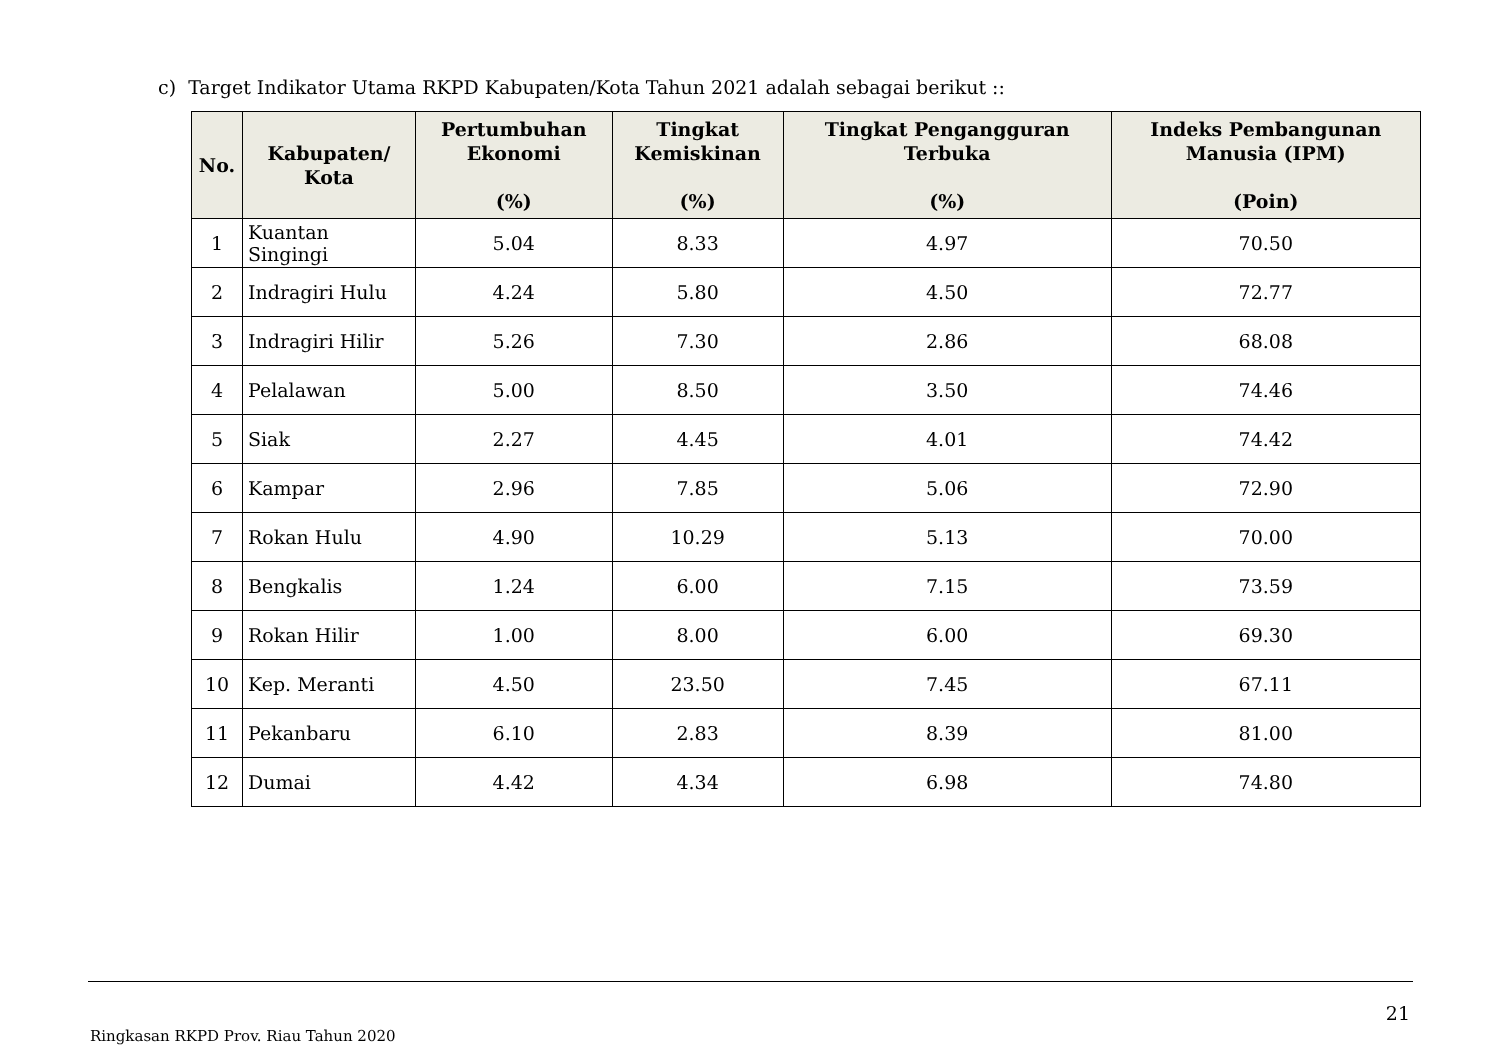c) Target Indikator Utama RKPD Kabupaten/Kota Tahun 2021 adalah sebagai berikut ::
| No. | Kabupaten/ Kota | Pertumbuhan Ekonomi (%) | Tingkat Kemiskinan (%) | Tingkat Pengangguran Terbuka (%) | Indeks Pembangunan Manusia (IPM) (Poin) |
| --- | --- | --- | --- | --- | --- |
| 1 | Kuantan Singingi | 5.04 | 8.33 | 4.97 | 70.50 |
| 2 | Indragiri Hulu | 4.24 | 5.80 | 4.50 | 72.77 |
| 3 | Indragiri Hilir | 5.26 | 7.30 | 2.86 | 68.08 |
| 4 | Pelalawan | 5.00 | 8.50 | 3.50 | 74.46 |
| 5 | Siak | 2.27 | 4.45 | 4.01 | 74.42 |
| 6 | Kampar | 2.96 | 7.85 | 5.06 | 72.90 |
| 7 | Rokan Hulu | 4.90 | 10.29 | 5.13 | 70.00 |
| 8 | Bengkalis | 1.24 | 6.00 | 7.15 | 73.59 |
| 9 | Rokan Hilir | 1.00 | 8.00 | 6.00 | 69.30 |
| 10 | Kep. Meranti | 4.50 | 23.50 | 7.45 | 67.11 |
| 11 | Pekanbaru | 6.10 | 2.83 | 8.39 | 81.00 |
| 12 | Dumai | 4.42 | 4.34 | 6.98 | 74.80 |
21
Ringkasan RKPD Prov. Riau Tahun 2020